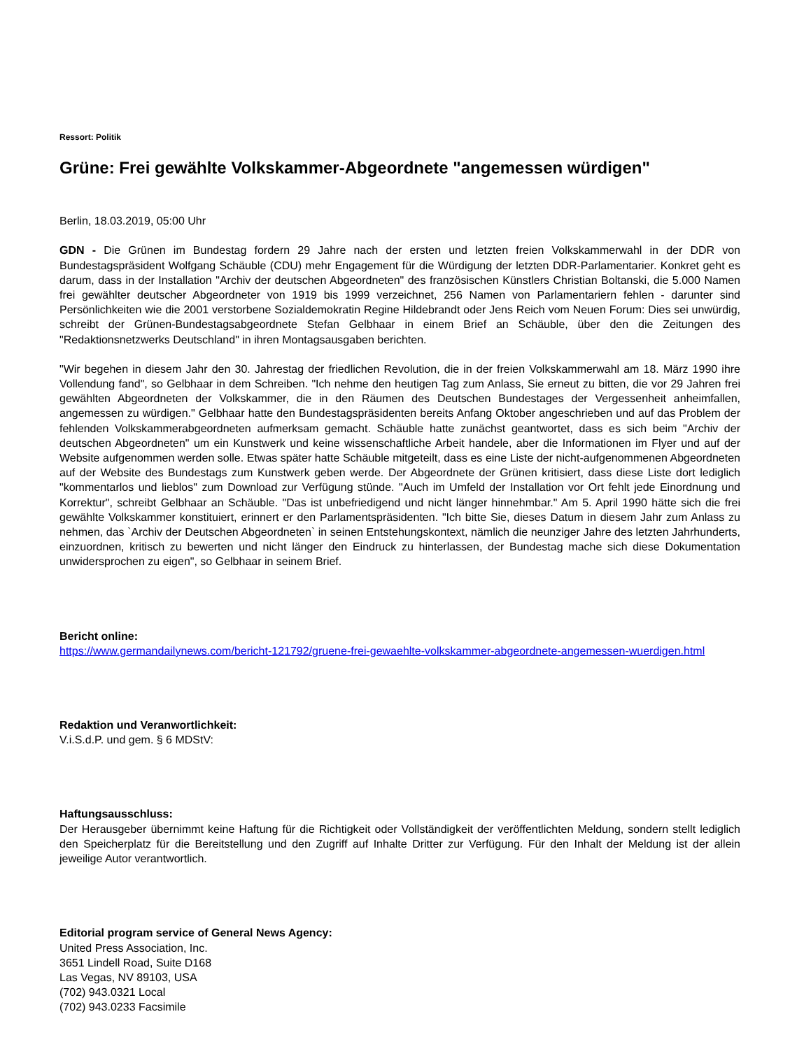Ressort: Politik
Grüne: Frei gewählte Volkskammer-Abgeordnete "angemessen würdigen"
Berlin, 18.03.2019, 05:00 Uhr
GDN - Die Grünen im Bundestag fordern 29 Jahre nach der ersten und letzten freien Volkskammerwahl in der DDR von Bundestagspräsident Wolfgang Schäuble (CDU) mehr Engagement für die Würdigung der letzten DDR-Parlamentarier. Konkret geht es darum, dass in der Installation "Archiv der deutschen Abgeordneten" des französischen Künstlers Christian Boltanski, die 5.000 Namen frei gewählter deutscher Abgeordneter von 1919 bis 1999 verzeichnet, 256 Namen von Parlamentariern fehlen - darunter sind Persönlichkeiten wie die 2001 verstorbene Sozialdemokratin Regine Hildebrandt oder Jens Reich vom Neuen Forum: Dies sei unwürdig, schreibt der Grünen-Bundestagsabgeordnete Stefan Gelbhaar in einem Brief an Schäuble, über den die Zeitungen des "Redaktionsnetzwerks Deutschland" in ihren Montagsausgaben berichten.
"Wir begehen in diesem Jahr den 30. Jahrestag der friedlichen Revolution, die in der freien Volkskammerwahl am 18. März 1990 ihre Vollendung fand", so Gelbhaar in dem Schreiben. "Ich nehme den heutigen Tag zum Anlass, Sie erneut zu bitten, die vor 29 Jahren frei gewählten Abgeordneten der Volkskammer, die in den Räumen des Deutschen Bundestages der Vergessenheit anheimfallen, angemessen zu würdigen." Gelbhaar hatte den Bundestagspräsidenten bereits Anfang Oktober angeschrieben und auf das Problem der fehlenden Volkskammerabgeordneten aufmerksam gemacht. Schäuble hatte zunächst geantwortet, dass es sich beim "Archiv der deutschen Abgeordneten" um ein Kunstwerk und keine wissenschaftliche Arbeit handele, aber die Informationen im Flyer und auf der Website aufgenommen werden solle. Etwas später hatte Schäuble mitgeteilt, dass es eine Liste der nicht-aufgenommenen Abgeordneten auf der Website des Bundestags zum Kunstwerk geben werde. Der Abgeordnete der Grünen kritisiert, dass diese Liste dort lediglich "kommentarlos und lieblos" zum Download zur Verfügung stünde. "Auch im Umfeld der Installation vor Ort fehlt jede Einordnung und Korrektur", schreibt Gelbhaar an Schäuble. "Das ist unbefriedigend und nicht länger hinnehmbar." Am 5. April 1990 hätte sich die frei gewählte Volkskammer konstituiert, erinnert er den Parlamentspräsidenten. "Ich bitte Sie, dieses Datum in diesem Jahr zum Anlass zu nehmen, das `Archiv der Deutschen Abgeordneten` in seinen Entstehungskontext, nämlich die neunziger Jahre des letzten Jahrhunderts, einzuordnen, kritisch zu bewerten und nicht länger den Eindruck zu hinterlassen, der Bundestag mache sich diese Dokumentation unwidersprochen zu eigen", so Gelbhaar in seinem Brief.
Bericht online:
https://www.germandailynews.com/bericht-121792/gruene-frei-gewaehlte-volkskammer-abgeordnete-angemessen-wuerdigen.html
Redaktion und Veranwortlichkeit:
V.i.S.d.P. und gem. § 6 MDStV:
Haftungsausschluss:
Der Herausgeber übernimmt keine Haftung für die Richtigkeit oder Vollständigkeit der veröffentlichten Meldung, sondern stellt lediglich den Speicherplatz für die Bereitstellung und den Zugriff auf Inhalte Dritter zur Verfügung. Für den Inhalt der Meldung ist der allein jeweilige Autor verantwortlich.
Editorial program service of General News Agency:
United Press Association, Inc.
3651 Lindell Road, Suite D168
Las Vegas, NV 89103, USA
(702) 943.0321 Local
(702) 943.0233 Facsimile